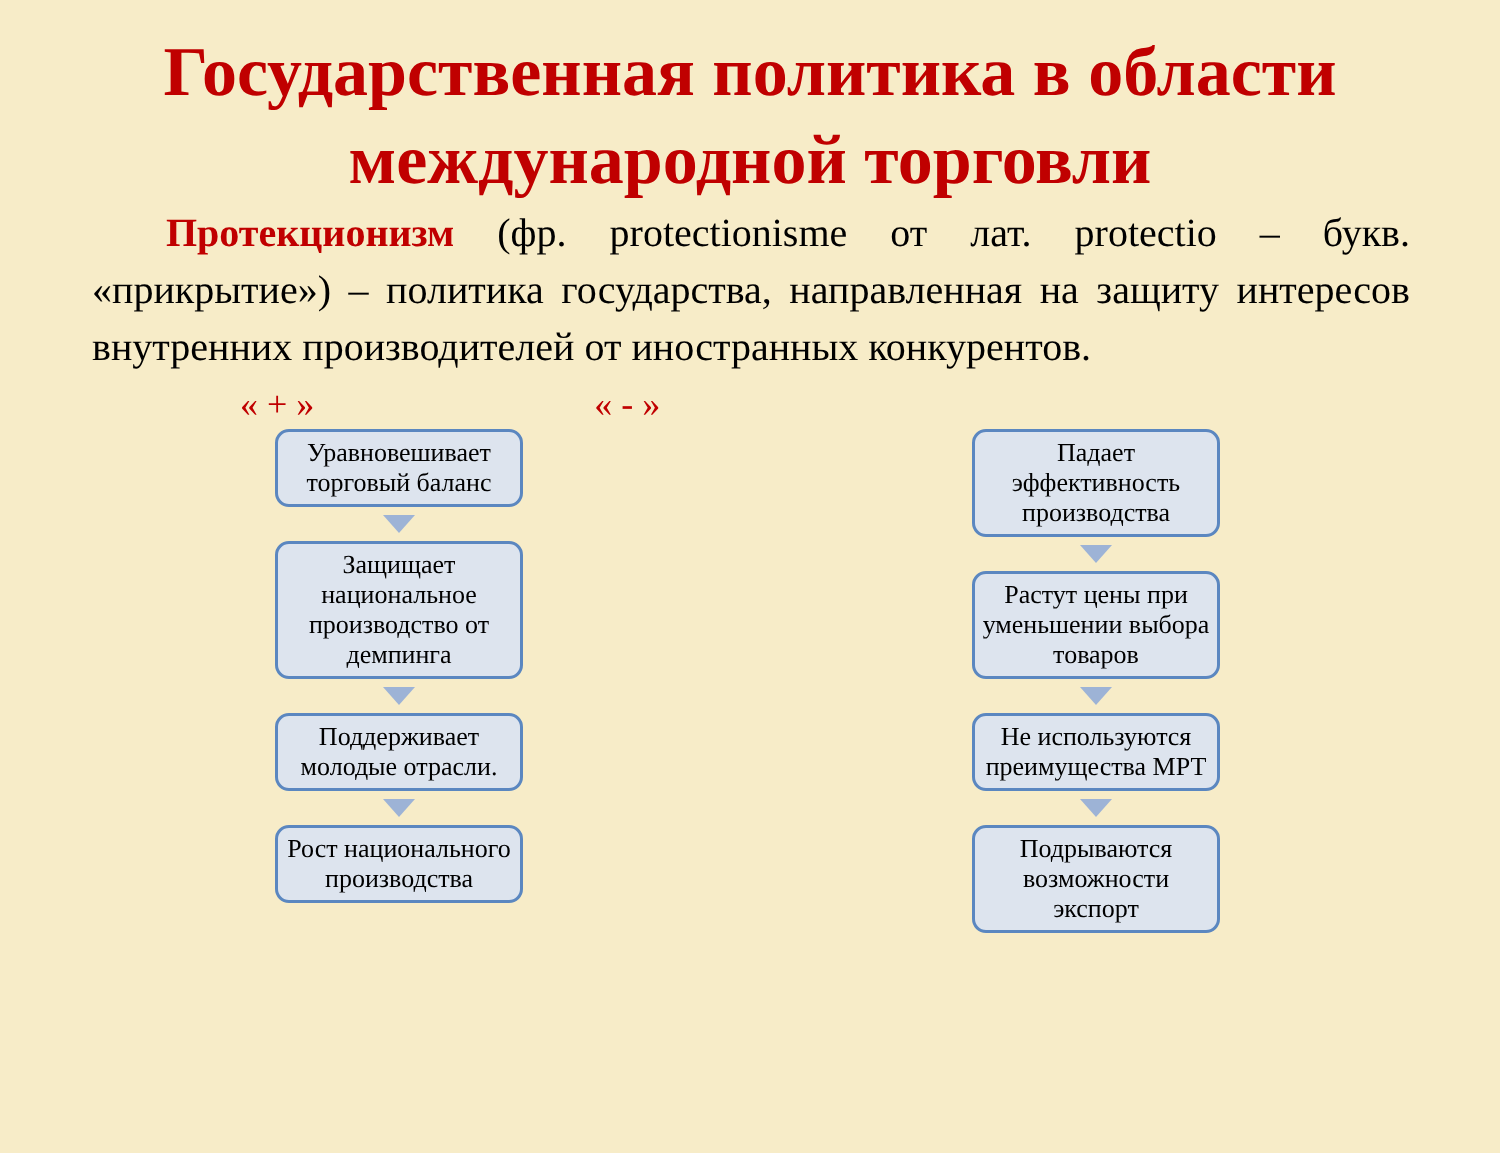Государственная политика в области международной торговли
Протекционизм (фр. protectionisme от лат. protectio – букв. «прикрытие») – политика государства, направленная на защиту интересов внутренних производителей от иностранных конкурентов.
« + » « - »
Уравновешивает торговый баланс
Защищает национальное производство от демпинга
Поддерживает молодые отрасли.
Рост национального производства
Падает эффективность производства
Растут цены при уменьшении выбора товаров
Не используются преимущества МРТ
Подрываются возможности экспорт